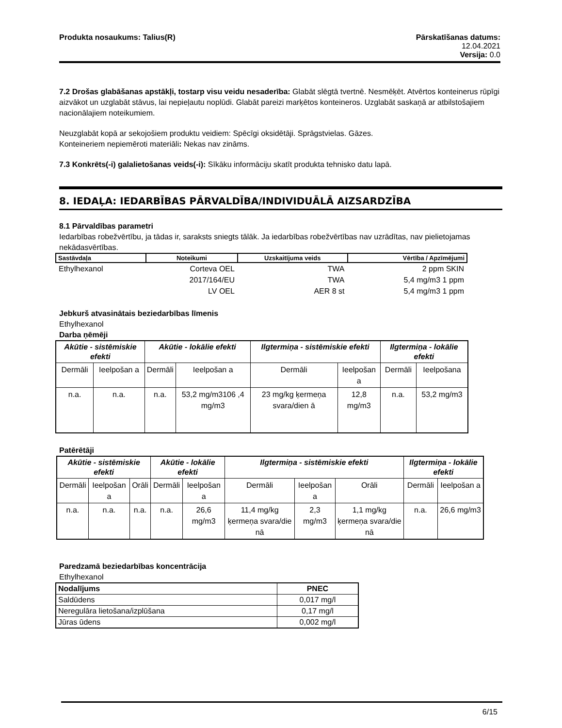Produkta nosaukums: Talius(R) Pārskatīšanas datums:
12.04.2021
Versija: 0.0
7.2 Drošas glabāšanas apstākļi, tostarp visu veidu nesaderība: Glabāt slēgtā tvertnē. Nesmēķēt. Atvērtos konteinerus rūpīgi aizvākot un uzglabāt stāvus, lai nepieļautu noplūdi. Glabāt pareizi marķētos konteineros. Uzglabāt saskaņā ar atbilstošajiem nacionālajiem noteikumiem.
Neuzglabāt kopā ar sekojošiem produktu veidiem: Spēcīgi oksidētāji. Sprāgstvielas. Gāzes.
Konteineriem nepiemēroti materiāli: Nekas nav zināms.
7.3 Konkrēts(-i) galalietošanas veids(-i): Sīkāku informāciju skatīt produkta tehnisko datu lapā.
8. IEDAĻA: IEDARBĪBAS PĀRVALDĪBA/INDIVIDUĀLĀ AIZSARDZĪBA
8.1 Pārvaldības parametri
Iedarbības robežvērtību, ja tādas ir, saraksts sniegts tālāk. Ja iedarbības robežvērtības nav uzrādītas, nav pielietojamas nekādasvērtības.
| Sastāvdaļa | Noteikumi | Uzskaitījuma veids | Vērtība / Apzīmējumi |
| --- | --- | --- | --- |
| Ethylhexanol | Corteva OEL | TWA | 2 ppm SKIN |
| | 2017/164/EU | TWA | 5,4 mg/m3 1 ppm |
| | LV OEL | AER 8 st | 5,4 mg/m3 1 ppm |
Jebkurš atvasinātais beziedarbības līmenis
Ethylhexanol
Darba ņēmēji
| Akūtie - sistēmiskie efekti | | Akūtie - lokālie efekti | | Ilgtermiņa - sistēmiskie efekti | | Ilgtermiņa - lokālie efekti | |
| --- | --- | --- | --- | --- | --- | --- | --- |
| Dermāli | Ieelpošan a | Dermāli | Ieelpošan a | Dermāli | Ieelpošan a | Dermāli | Ieelpošana |
| n.a. | n.a. | n.a. | 53,2 mg/m3106 ,4 mg/m3 | 23 mg/kg ķermeņa svara/dien ā | 12,8 mg/m3 | n.a. | 53,2 mg/m3 |
Patērētāji
| Akūtie - sistēmiskie efekti | | | Akūtie - lokālie efekti | | Ilgtermiņa - sistēmiskie efekti | | | Ilgtermiņa - lokālie efekti | |
| --- | --- | --- | --- | --- | --- | --- | --- | --- | --- |
| Dermāli | Ieelpošan a | Orāli | Dermāli | Ieelpošan a | Dermāli | Ieelpošan a | Orāli | Dermāli | Ieelpošan a |
| n.a. | n.a. | n.a. | n.a. | 26,6 mg/m3 | 11,4 mg/kg ķermeņa svara/die nā | 2,3 mg/m3 | 1,1 mg/kg ķermeņa svara/die nā | n.a. | 26,6 mg/m3 |
Paredzamā beziedarbības koncentrācija
Ethylhexanol
| Nodalījums | PNEC |
| --- | --- |
| Saldūdens | 0,017 mg/l |
| Neregulāra lietošana/izplūšana | 0,17 mg/l |
| Jūras ūdens | 0,002 mg/l |
6/15